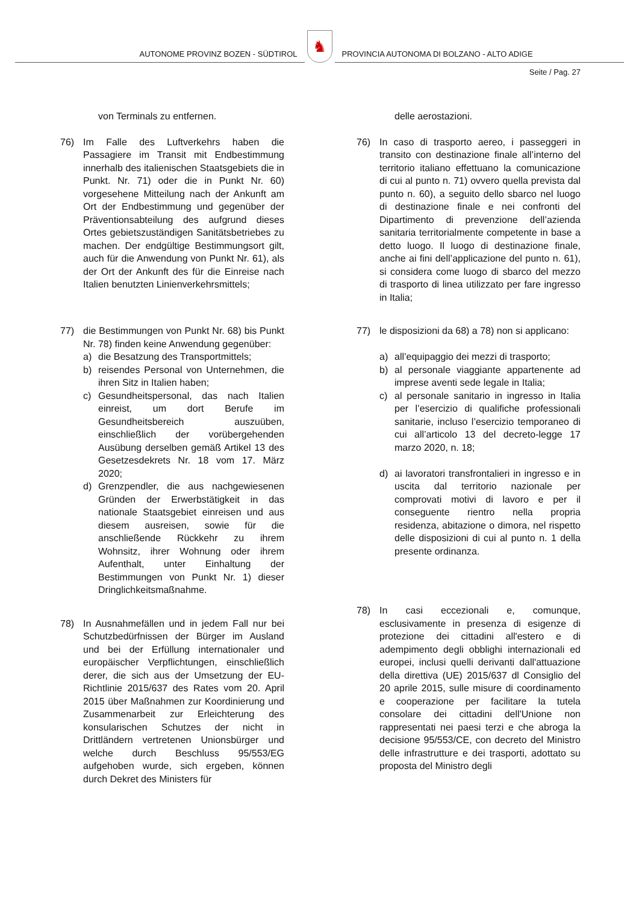AUTONOME PROVINZ BOZEN - SÜDTIROL
♞
PROVINCIA AUTONOMA DI BOLZANO - ALTO ADIGE
Seite / Pag. 27
von Terminals zu entfernen.
76) Im Falle des Luftverkehrs haben die Passagiere im Transit mit Endbestimmung innerhalb des italienischen Staatsgebiets die in Punkt. Nr. 71) oder die in Punkt Nr. 60) vorgesehene Mitteilung nach der Ankunft am Ort der Endbestimmung und gegenüber der Präventionsabteilung des aufgrund dieses Ortes gebietszuständigen Sanitätsbetriebes zu machen. Der endgültige Bestimmungsort gilt, auch für die Anwendung von Punkt Nr. 61), als der Ort der Ankunft des für die Einreise nach Italien benutzten Linienverkehrsmittels;
77) die Bestimmungen von Punkt Nr. 68) bis Punkt Nr. 78) finden keine Anwendung gegenüber:
a) die Besatzung des Transportmittels;
b) reisendes Personal von Unternehmen, die ihren Sitz in Italien haben;
c) Gesundheitspersonal, das nach Italien einreist, um dort Berufe im Gesundheitsbereich auszuüben, einschließlich der vorübergehenden Ausübung derselben gemäß Artikel 13 des Gesetzesdekrets Nr. 18 vom 17. März 2020;
d) Grenzpendler, die aus nachgewiesenen Gründen der Erwerbstätigkeit in das nationale Staatsgebiet einreisen und aus diesem ausreisen, sowie für die anschließende Rückkehr zu ihrem Wohnsitz, ihrer Wohnung oder ihrem Aufenthalt, unter Einhaltung der Bestimmungen von Punkt Nr. 1) dieser Dringlichkeitsmaßnahme.
78) In Ausnahmefällen und in jedem Fall nur bei Schutzbedürfnissen der Bürger im Ausland und bei der Erfüllung internationaler und europäischer Verpflichtungen, einschließlich derer, die sich aus der Umsetzung der EU-Richtlinie 2015/637 des Rates vom 20. April 2015 über Maßnahmen zur Koordinierung und Zusammenarbeit zur Erleichterung des konsularischen Schutzes der nicht in Drittländern vertretenen Unionsbürger und welche durch Beschluss 95/553/EG aufgehoben wurde, sich ergeben, können durch Dekret des Ministers für
delle aerostazioni.
76) In caso di trasporto aereo, i passeggeri in transito con destinazione finale all’interno del territorio italiano effettuano la comunicazione di cui al punto n. 71) ovvero quella prevista dal punto n. 60), a seguito dello sbarco nel luogo di destinazione finale e nei confronti del Dipartimento di prevenzione dell’azienda sanitaria territorialmente competente in base a detto luogo. Il luogo di destinazione finale, anche ai fini dell’applicazione del punto n. 61), si considera come luogo di sbarco del mezzo di trasporto di linea utilizzato per fare ingresso in Italia;
77) le disposizioni da 68) a 78) non si applicano:
a) all’equipaggio dei mezzi di trasporto;
b) al personale viaggiante appartenente ad imprese aventi sede legale in Italia;
c) al personale sanitario in ingresso in Italia per l’esercizio di qualifiche professionali sanitarie, incluso l’esercizio temporaneo di cui all’articolo 13 del decreto-legge 17 marzo 2020, n. 18;
d) ai lavoratori transfrontalieri in ingresso e in uscita dal territorio nazionale per comprovati motivi di lavoro e per il conseguente rientro nella propria residenza, abitazione o dimora, nel rispetto delle disposizioni di cui al punto n. 1 della presente ordinanza.
78) In casi eccezionali e, comunque, esclusivamente in presenza di esigenze di protezione dei cittadini all'estero e di adempimento degli obblighi internazionali ed europei, inclusi quelli derivanti dall'attuazione della direttiva (UE) 2015/637 dl Consiglio del 20 aprile 2015, sulle misure di coordinamento e cooperazione per facilitare la tutela consolare dei cittadini dell'Unione non rappresentati nei paesi terzi e che abroga la decisione 95/553/CE, con decreto del Ministro delle infrastrutture e dei trasporti, adottato su proposta del Ministro degli